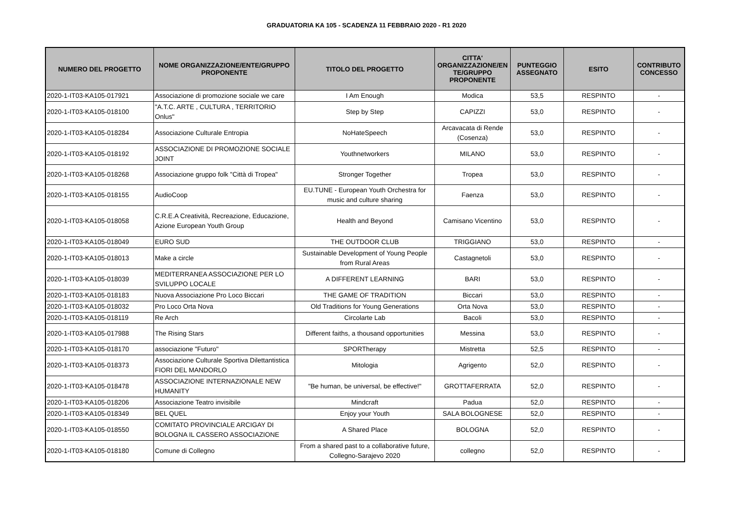GRADUATORIA KA 105 - SCADENZA 11 FEBBRAIO 2020 - R1 2020
| NUMERO DEL PROGETTO | NOME ORGANIZZAZIONE/ENTE/GRUPPO PROPONENTE | TITOLO DEL PROGETTO | CITTA' ORGANIZZAZIONE/EN TE/GRUPPO PROPONENTE | PUNTEGGIO ASSEGNATO | ESITO | CONTRIBUTO CONCESSO |
| --- | --- | --- | --- | --- | --- | --- |
| 2020-1-IT03-KA105-017921 | Associazione di promozione sociale we care | I Am Enough | Modica | 53,5 | RESPINTO | - |
| 2020-1-IT03-KA105-018100 | "A.T.C. ARTE , CULTURA , TERRITORIO Onlus" | Step by Step | CAPIZZI | 53,0 | RESPINTO | - |
| 2020-1-IT03-KA105-018284 | Associazione Culturale Entropia | NoHateSpeech | Arcavacata di Rende (Cosenza) | 53,0 | RESPINTO | - |
| 2020-1-IT03-KA105-018192 | ASSOCIAZIONE DI PROMOZIONE SOCIALE JOINT | Youthnetworkers | MILANO | 53,0 | RESPINTO | - |
| 2020-1-IT03-KA105-018268 | Associazione gruppo folk "Città di Tropea" | Stronger Together | Tropea | 53,0 | RESPINTO | - |
| 2020-1-IT03-KA105-018155 | AudioCoop | EU.TUNE - European Youth Orchestra for music and culture sharing | Faenza | 53,0 | RESPINTO | - |
| 2020-1-IT03-KA105-018058 | C.R.E.A Creatività, Recreazione, Educazione, Azione European Youth Group | Health and Beyond | Camisano Vicentino | 53,0 | RESPINTO | - |
| 2020-1-IT03-KA105-018049 | EURO SUD | THE OUTDOOR CLUB | TRIGGIANO | 53,0 | RESPINTO | - |
| 2020-1-IT03-KA105-018013 | Make a circle | Sustainable Development of Young People from Rural Areas | Castagnetoli | 53,0 | RESPINTO | - |
| 2020-1-IT03-KA105-018039 | MEDITERRANEA ASSOCIAZIONE PER LO SVILUPPO LOCALE | A DIFFERENT LEARNING | BARI | 53,0 | RESPINTO | - |
| 2020-1-IT03-KA105-018183 | Nuova Associazione Pro Loco Biccari | THE GAME OF TRADITION | Biccari | 53,0 | RESPINTO | - |
| 2020-1-IT03-KA105-018032 | Pro Loco Orta Nova | Old Traditions for Young Generations | Orta Nova | 53,0 | RESPINTO | - |
| 2020-1-IT03-KA105-018119 | Re Arch | Circolarte Lab | Bacoli | 53,0 | RESPINTO | - |
| 2020-1-IT03-KA105-017988 | The Rising Stars | Different faiths, a thousand opportunities | Messina | 53,0 | RESPINTO | - |
| 2020-1-IT03-KA105-018170 | associazione "Futuro" | SPORTherapy | Mistretta | 52,5 | RESPINTO | - |
| 2020-1-IT03-KA105-018373 | Associazione Culturale Sportiva Dilettantistica FIORI DEL MANDORLO | Mitologia | Agrigento | 52,0 | RESPINTO | - |
| 2020-1-IT03-KA105-018478 | ASSOCIAZIONE INTERNAZIONALE NEW HUMANITY | "Be human, be universal, be effective!" | GROTTAFERRATA | 52,0 | RESPINTO | - |
| 2020-1-IT03-KA105-018206 | Associazione Teatro invisibile | Mindcraft | Padua | 52,0 | RESPINTO | - |
| 2020-1-IT03-KA105-018349 | BEL QUEL | Enjoy your Youth | SALA BOLOGNESE | 52,0 | RESPINTO | - |
| 2020-1-IT03-KA105-018550 | COMITATO PROVINCIALE ARCIGAY DI BOLOGNA IL CASSERO ASSOCIAZIONE | A Shared Place | BOLOGNA | 52,0 | RESPINTO | - |
| 2020-1-IT03-KA105-018180 | Comune di Collegno | From a shared past to a collaborative future, Collegno-Sarajevo 2020 | collegno | 52,0 | RESPINTO | - |